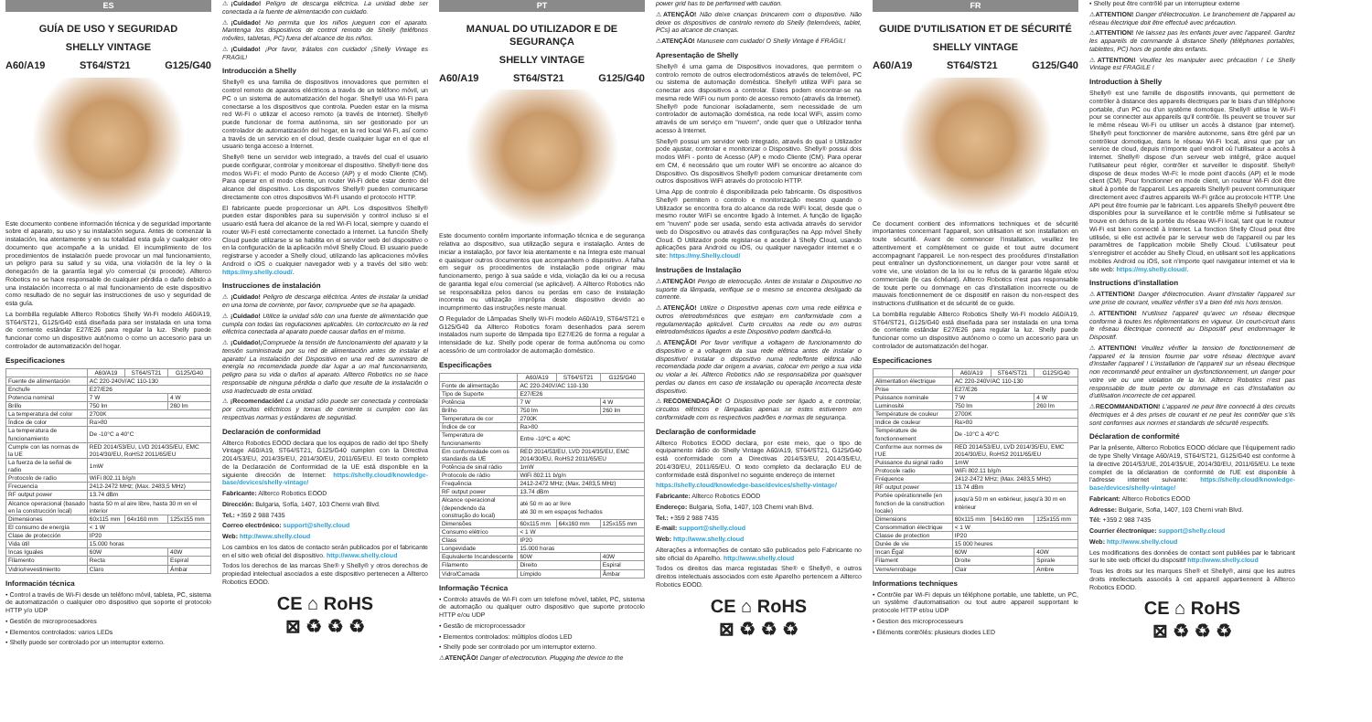ES
GUÍA DE USO Y SEGURIDAD
SHELLY VINTAGE
A60/A19 ST64/ST21 G125/G40
Este documento contiene información técnica y de seguridad importante sobre el aparato, su uso y su instalación segura. Antes de comenzar la instalación, lea atentamente y en su totalidad esta guía y cualquier otro documento que acompañe a la unidad. El incumplimiento de los procedimientos de instalación puede provocar un mal funcionamiento, un peligro para su salud y su vida, una violación de la ley o la denegación de la garantía legal y/o comercial (si procede). Allterco Robotics no se hace responsable de cualquier pérdida o daño debido a una instalación incorrecta o al mal funcionamiento de este dispositivo como resultado de no seguir las instrucciones de uso y seguridad de esta guía.
La bombilla regulable Allterco Robotics Shelly Wi-Fi modelo A60/A19, ST64/ST21, G125/G40 está diseñada para ser instalada en una toma de corriente estándar E27/E26 para regular la luz. Shelly puede funcionar como un dispositivo autónomo o como un accesorio para un controlador de automatización del hogar.
Especificaciones
| | A60/A19 | ST64/ST21 | G125/G40 |
| --- | --- | --- | --- |
| Fuente de alimentación | AC 220-240V/AC 110-130 | | |
| Enchufe | E27/E26 | | |
| Potencia nominal | 7 W | | 4 W |
| Brillo | 750 lm | | 260 lm |
| La temperatura del color | 2700K | | |
| Índice de color | Ra>80 | | |
| La temperatura de funcionamiento | De -10°C a 40°C | | |
| Cumple con las normas de la UE | RED 2014/53/EU, LVD 2014/35/EU, EMC 2014/30/EU, RoHS2 2011/65/EU | | |
| La fuerza de la señal de radio | 1mW | | |
| Protocolo de radio | WiFi 802.11 b/g/n | | |
| Frecuencia | 2412-2472 MHz; (Max. 2483,5 MHz) | | |
| RF output power | 13.74 dBm | | |
| Alcance operacional (basado en la construcción local) | hasta 50 m al aire libre, hasta 30 m en el interior | | |
| Dimensiones | 60x115 mm | 64x160 mm | 125x155 mm |
| El consumo de energía | < 1 W | | |
| Clase de protección | IP20 | | |
| Vida útil | 15.000 horas | | |
| Incas Iguales | 60W | | 40W |
| Filamento | Recta | | Espiral |
| Vidrio/revestimiento | Claro | | Ámbar |
Información técnica
• Control a través de Wi-Fi desde un teléfono móvil, tableta, PC, sistema de automatización o cualquier otro dispositivo que soporte el protocolo HTTP y/o UDP
• Gestión de microprocesadores
• Elementos controlados: varios LEDs
• Shelly puede ser controlado por un interruptor externo.
⚠¡Cuidado! Peligro de descarga eléctrica. La unidad debe ser conectada a la fuente de alimentación con cuidado.
⚠¡Cuidado! No permita que los niños jueguen con el aparato. Mantenga los dispositivos de control remoto de Shelly (teléfonos móviles, tabletas, PC) fuera del alcance de los niños.
⚠¡Cuidado! ¡Por favor, trátalos con cuidado! ¡Shelly Vintage es FRAGIL!
Introducción a Shelly
Shelly® es una familia de dispositivos innovadores que permiten el control remoto de aparatos eléctricos a través de un teléfono móvil, un PC o un sistema de automatización del hogar. Shelly® usa Wi-Fi para conectarse a los dispositivos que controla. Pueden estar en la misma red Wi-Fi o utilizar el acceso remoto (a través de Internet). Shelly® puede funcionar de forma autónoma, sin ser gestionado por un controlador de automatización del hogar, en la red local Wi-Fi, así como a través de un servicio en el cloud, desde cualquier lugar en el que el usuario tenga acceso a Internet.
Shelly® tiene un servidor web integrado, a través del cual el usuario puede configurar, controlar y monitorear el dispositivo. Shelly® tiene dos modos Wi-Fi: el modo Punto de Acceso (AP) y el modo Cliente (CM). Para operar en el modo cliente, un router Wi-Fi debe estar dentro del alcance del dispositivo. Los dispositivos Shelly® pueden comunicarse directamente con otros dispositivos Wi-Fi usando el protocolo HTTP.
El fabricante puede proporcionar un API. Los dispositivos Shelly® pueden estar disponibles para su supervisión y control incluso si el usuario está fuera del alcance de la red Wi-Fi local, siempre y cuando el router Wi-Fi esté correctamente conectado a Internet. La función Shelly Cloud puede utilizarse si se habilita en el servidor web del dispositivo o en la configuración de la aplicación móvil Shelly Cloud. El usuario puede registrarse y acceder a Shelly cloud, utilizando las aplicaciones móviles Android o iOS o cualquier navegador web y a través del sitio web: https://my.shelly.cloud/.
Instrucciones de instalación
⚠ ¡Cuidado! Peligro de descarga eléctrica. Antes de instalar la unidad en una toma de corriente, por favor, compruebe que se ha apagado.
⚠ ¡Cuidado! Utilice la unidad sólo con una fuente de alimentación que cumpla con todas las regulaciones aplicables. Un cortocircuito en la red eléctrica conectada al aparato puede causar daños en el mismo.
⚠ ¡Cuidado!¡Compruebe la tensión de funcionamiento del aparato y la tensión suministrada por su red de alimentación antes de instalar el aparato! La instalación del Dispositivo en una red de suministro de energía no recomendada puede dar lugar a un mal funcionamiento, peligro para su vida o daños al aparato. Allterco Robotics no se hace responsable de ninguna pérdida o daño que resulte de la instalación o uso inadecuado de esta unidad.
⚠ ¡Recomendación! La unidad sólo puede ser conectada y controlada por circuitos eléctricos y tomas de corriente si cumplen con las respectivas normas y estándares de seguridad.
Declaración de conformidad
Allterco Robotics EOOD declara que los equipos de radio del tipo Shelly Vintage A60/A19, ST64/ST21, G125/G40 cumplen con la Directiva 2014/53/EU, 2014/35/EU, 2014/30/EU, 2011/65/EU. El texto completo de la Declaración de Conformidad de la UE está disponible en la siguiente dirección de Internet: https://shelly.cloud/knowledge-base/devices/shelly-vintage/
Fabricante: Allterco Robotics EOOD
Dirección: Bulgaria, Sofía, 1407, 103 Cherni vrah Blvd.
Tel.: +359 2 988 7435
Correo electrónico: support@shelly.cloud
Web: http://www.shelly.cloud
Los cambios en los datos de contacto serán publicados por el fabricante en el sitio web oficial del dispositivo. http://www.shelly.cloud
Todos los derechos de las marcas She® y Shelly® y otros derechos de propiedad intelectual asociados a este dispositivo pertenecen a Allterco Robotics EOOD.
CE ⌂ RoHS
⊠ ♻ ♻ ♻
PT
MANUAL DO UTILIZADOR E DE SEGURANÇA
SHELLY VINTAGE
A60/A19 ST64/ST21 G125/G40
Este documento contém importante informação técnica e de segurança relativa ao dispositivo, sua utilização segura e instalação. Antes de iniciar a instalação, por favor leia atentamente e na íntegra este manual e quaisquer outros documentos que acompanhem o dispositivo. A falha em seguir os procedimentos de instalação pode originar mau funcionamento, perigo à sua saúde e vida, violação da lei ou a recusa de garantia legal e/ou comercial (se aplicável). A Allterco Robotics não se responsabiliza pelos danos ou perdas em caso de instalação incorreta ou utilização imprópria deste dispositivo devido ao incumprimento das instruções neste manual.
O Regulador de Lâmpadas Shelly Wi-Fi modelo A60/A19, ST64/ST21 e G125/G40 da Allterco Robotics foram desenhados para serem instalados num suporte de lâmpada tipo E27/E26 de forma a regular a intensidade de luz. Shelly pode operar de forma autónoma ou como acessório de um controlador de automação doméstico.
Especificações
| | A60/A19 | ST64/ST21 | G125/G40 |
| --- | --- | --- | --- |
| Fonte de alimentação | AC 220-240V/AC 110-130 | | |
| Tipo de Suporte | E27/E26 | | |
| Potência | 7 W | | 4 W |
| Brilho | 750 lm | | 260 lm |
| Temperatura de cor | 2700K | | |
| Índice de cor | Ra>80 | | |
| Temperatura de funcionamento | Entre -10ºC e 40ºC | | |
| Em conformidade com os standards da UE | RED 2014/53/EU, LVD 2014/35/EU, EMC 2014/30/EU, RoHS2 2011/65/EU | | |
| Potência de sinal rádio | 1mW | | |
| Protocolo de rádio | WiFi 802.11 b/g/n | | |
| Frequência | 2412-2472 MHz; (Max. 2483,5 MHz) | | |
| RF output power | 13.74 dBm | | |
| Alcance operacional (dependendo da construção do local) | até 50 m ao ar livre até 30 m em espaços fechados | | |
| Dimensões | 60x115 mm | 64x160 mm | 125x155 mm |
| Consumo elétrico | < 1 W | | |
| Class | IP20 | | |
| Longevidade | 15.000 horas | | |
| Equivalente Incandescente | 60W | | 40W |
| Filamento | Direito | | Espiral |
| Vidro/Camada | Límpido | | Âmbar |
Informação Técnica
• Controlo através de Wi-Fi com um telefone móvel, tablet, PC, sistema de automação ou qualquer outro dispositivo que suporte protocolo HTTP e/ou UDP
• Gestão de microprocessador
• Elementos controlados: múltiplos díodos LED
• Shelly pode ser controlado por um interruptor externo.
⚠ATENÇÃO! Danger of electrocution. Plugging the device to the
power grid has to be performed with caution.
⚠ATENÇÃO! Não deixe crianças brincarem com o dispositivo. Não deixe os dispositivos de controlo remoto do Shelly (telemóveis, tablet, PCs) ao alcance de crianças.
⚠ATENÇÃO! Manuseie com cuidado! O Shelly Vintage é FRÁGIL!
Apresentação de Shelly
Shelly® é uma gama de Dispositivos inovadores, que permitem o controlo remoto de outros electrodomésticos através de telemóvel, PC ou sistema de automação doméstica. Shelly® utiliza WiFi para se conectar aos dispositivos a controlar. Estes podem encontrar-se na mesma rede WiFi ou num ponto de acesso remoto (através da Internet). Shelly® pode funcionar isoladamente, sem necessidade de um controlador de automação doméstica, na rede local WiFi, assim como através de um serviço em "nuvem", onde quer que o Utilizador tenha acesso à Internet.
Shelly® possui um servidor web integrado, através do qual o Utilizador pode ajustar, controlar e monitorizar o Dispositivo. Shelly® possui dois modos WiFi - ponto de Acesso (AP) e modo Cliente (CM). Para operar em CM, é necessário que um router WiFi se encontre ao alcance do Dispositivo. Os dispositivos Shelly® podem comunicar diretamente com outros dispositivos WiFi através do protocolo HTTP.
Uma App de controlo é disponibilizada pelo fabricante. Os dispositivos Shelly® permitem o controlo e monitorização mesmo quando o Utilizador se encontra fora do alcance da rede WiFi local, desde que o mesmo router WiFi se encontre ligado à Internet. A função de ligação em "nuvem" pode ser usada, sendo esta activada através do servidor web do Dispositivo ou através das configurações na App móvel Shelly Cloud. O Utilizador pode registar-se e aceder à Shelly Cloud, usando aplicações para Android ou iOS, ou qualquer navegador internet e o site: https://my.Shelly.cloud/
Instruções de Instalação
⚠ATENÇÃO! Perigo de eletrocução. Antes de instalar o Dispositivo no suporte da lâmpada, verifique se o mesmo se encontra desligado da corrente.
⚠ATENÇÃO! Utilize o Dispositivo apenas com uma rede elétrica e outros eletrodomésticos que estejam em conformidade com a regulamentação aplicável. Curto circuitos na rede ou em outros eletrodomésticos ligados a este Dispositivo podem danificá-lo.
⚠ATENÇÃO! Por favor verifique a voltagem de funcionamento do dispositivo e a voltagem da sua rede elétrica antes de instalar o dispositivo! Instalar o dispositivo numa rede/fonte elétrica não recomendada pode dar origem a avarias, colocar em perigo a sua vida ou violar a lei. Allterco Robotics não se responsabiliza por quaisquer perdas ou danos em caso de instalação ou operação incorrecta deste dispositivo.
⚠RECOMENDAÇÃO! O Dispositivo pode ser ligado a, e controlar, circuitos elétricos e lâmpadas apenas se estes estiverem em conformidade com os respectivos padrões e normas de segurança.
Declaração de conformidade
Allterco Robotics EOOD declara, por este meio, que o tipo de equipamento rádio do Shelly Vintage A60/A19, ST64/ST21, G125/G40 está conformidade com a Directivas 2014/53/EU, 2014/35/EU, 2014/30/EU, 2011/65/EU. O texto completo da declaração EU de conformidade está disponível no seguinte endereço de internet
https://shelly.cloud/knowledge-base/devices/shelly-vintage/
Fabricante: Allterco Robotics EOOD
Endereço: Bulgaria, Sofia, 1407, 103 Cherni vrah Blvd.
Tel.: +359 2 988 7435
E-mail: support@shelly.cloud
Web: http://www.shelly.cloud
Alterações a informações de contato são publicados pelo Fabricante no site oficial do Aparelho. http://www.shelly.cloud
Todos os direitos das marca registadas She® e Shelly®, e outros direitos intelectuais associados com este Aparelho pertencem a Allterco Robotics EOOD.
CE ⌂ RoHS
⊠ ♻ ♻ ♻
FR
GUIDE D'UTILISATION ET DE SÉCURITÉ
SHELLY VINTAGE
A60/A19 ST64/ST21 G125/G40
Ce document contient des informations techniques et de sécurité importantes concernant l'appareil, son utilisation et son installation en toute sécurité. Avant de commencer l'installation, veuillez lire attentivement et complètement ce guide et tout autre document accompagnant l'appareil. Le non-respect des procédures d'installation peut entraîner un dysfonctionnement, un danger pour votre santé et votre vie, une violation de la loi ou le refus de la garantie légale et/ou commerciale (le cas échéant). Allterco Robotics n'est pas responsable de toute perte ou dommage en cas d'installation incorrecte ou de mauvais fonctionnement de ce dispositif en raison du non-respect des instructions d'utilisation et de sécurité de ce guide.
La bombilla regulable Allterco Robotics Shelly Wi-Fi modelo A60/A19, ST64/ST21, G125/G40 está diseñada para ser instalada en una toma de corriente estándar E27/E26 para regular la luz. Shelly puede funcionar como un dispositivo autónomo o como un accesorio para un controlador de automatización del hogar.
Especificaciones
| | A60/A19 | ST64/ST21 | G125/G40 |
| --- | --- | --- | --- |
| Alimentation électrique | AC 220-240V/AC 110-130 | | |
| Prise | E27/E26 | | |
| Puissance nominale | 7 W | | 4 W |
| Luminosité | 750 lm | | 260 lm |
| Température de couleur | 2700K | | |
| Indice de couleur | Ra>80 | | |
| Température de fonctionnement | De -10°C à 40°C | | |
| Conforme aux normes de l'UE | RED 2014/53/EU, LVD 2014/35/EU, EMC 2014/30/EU, RoHS2 2011/65/EU | | |
| Puissance du signal radio | 1mW | | |
| Protocole radio | WiFi 802.11 b/g/n | | |
| Fréquence | 2412-2472 MHz; (Max. 2483,5 MHz) | | |
| RF output power | 13.74 dBm | | |
| Portée opérationnelle (en fonction de la construction locale) | jusqu'à 50 m en extérieur, jusqu'à 30 m en intérieur | | |
| Dimensions | 60x115 mm | 64x160 mm | 125x155 mm |
| Consommation électrique | < 1 W | | |
| Classe de protection | IP20 | | |
| Durée de vie | 15 000 heures | | |
| Incan Égal | 60W | | 40W |
| Filament | Droite | | Spirale |
| Verre/enrobage | Clair | | Ambre |
Informations techniques
• Contrôle par Wi-Fi depuis un téléphone portable, une tablette, un PC, un système d'automatisation ou tout autre appareil supportant le protocole HTTP et/ou UDP
• Gestion des microprocesseurs
• Éléments contrôlés: plusieurs diodes LED
• Shelly peut être contrôlé par un interrupteur externe
⚠ATTENTION! Danger d'électrocution. Le branchement de l'appareil au réseau électrique doit être effectué avec précaution.
⚠ATTENTION! Ne laissez pas les enfants jouer avec l'appareil. Gardez les appareils de commande à distance Shelly (téléphones portables, tablettes, PC) hors de portée des enfants.
⚠ATTENTION! Veuillez les manipuler avec précaution ! Le Shelly Vintage est FRAGILE !
Introduction à Shelly
Shelly® est une famille de dispositifs innovants, qui permettent de contrôler à distance des appareils électriques par le biais d'un téléphone portable, d'un PC ou d'un système domotique. Shelly® utilise le Wi-Fi pour se connecter aux appareils qu'il contrôle. Ils peuvent se trouver sur le même réseau Wi-Fi ou utiliser un accès à distance (par internet). Shelly® peut fonctionner de manière autonome, sans être géré par un contrôleur domotique, dans le réseau Wi-Fi local, ainsi que par un service de cloud, depuis n'importe quel endroit où l'utilisateur a accès à Internet. Shelly® dispose d'un serveur web intégré, grâce auquel l'utilisateur peut régler, contrôler et surveiller le dispositif. Shelly® dispose de deux modes Wi-Fi: le mode point d'accès (AP) et le mode client (CM). Pour fonctionner en mode client, un routeur Wi-Fi doit être situé à portée de l'appareil. Les appareils Shelly® peuvent communiquer directement avec d'autres appareils Wi-Fi grâce au protocole HTTP. Une API peut être fournie par le fabricant. Les appareils Shelly® peuvent être disponibles pour la surveillance et le contrôle même si l'utilisateur se trouve en dehors de la portée du réseau Wi-Fi local, tant que le routeur Wi-Fi est bien connecté à Internet. La fonction Shelly Cloud peut être utilisée, si elle est activée par le serveur web de l'appareil ou par les paramètres de l'application mobile Shelly Cloud. L'utilisateur peut s'enregistrer et accéder au Shelly Cloud, en utilisant soit les applications mobiles Android ou iOS, soit n'importe quel navigateur internet et via le site web: https://my.shelly.cloud/.
Instructions d'installation
⚠ATTENTION! Danger d'électrocution. Avant d'installer l'appareil sur une prise de courant, veuillez vérifier s'il a bien été mis hors tension.
⚠ATTENTION! N'utilisez l'appareil qu'avec un réseau électrique conforme à toutes les réglementations en vigueur. Un court-circuit dans le réseau électrique connecté au Dispositif peut endommager le Dispositif.
⚠ATTENTION! Veuillez vérifier la tension de fonctionnement de l'appareil et la tension fournie par votre réseau électrique avant d'installer l'appareil ! L'installation de l'appareil sur un réseau électrique non recommandé peut entraîner un dysfonctionnement, un danger pour votre vie ou une violation de la loi. Allterco Robotics n'est pas responsable de toute perte ou dommage en cas d'installation ou d'utilisation incorrecte de cet appareil.
⚠RECOMMANDATION! L'appareil ne peut être connecté à des circuits électriques et à des prises de courant et ne peut les contrôler que s'ils sont conformes aux normes et standards de sécurité respectifs.
Déclaration de conformité
Par la présente, Allterco Robotics EOOD déclare que l'équipement radio de type Shelly Vintage A60/A19, ST64/ST21, G125/G40 est conforme à la directive 2014/53/UE, 2014/35/UE, 2014/30/EU, 2011/65/EU. Le texte complet de la déclaration de conformité de l'UE est disponible à l'adresse internet suivante: https://shelly.cloud/knowledge-base/devices/shelly-vintage/
Fabricant: Allterco Robotics EOOD
Adresse: Bulgarie, Sofia, 1407, 103 Cherni vrah Blvd.
Tél: +359 2 988 7435
Courrier électronique: support@shelly.cloud
Web: http://www.shelly.cloud
Les modifications des données de contact sont publiées par le fabricant sur le site web officiel du dispositif http://www.shelly.cloud
Tous les droits sur les marques She® et Shelly®, ainsi que les autres droits intellectuels associés à cet appareil appartiennent à Allterco Robotics EOOD.
CE ⌂ RoHS
⊠ ♻ ♻ ♻